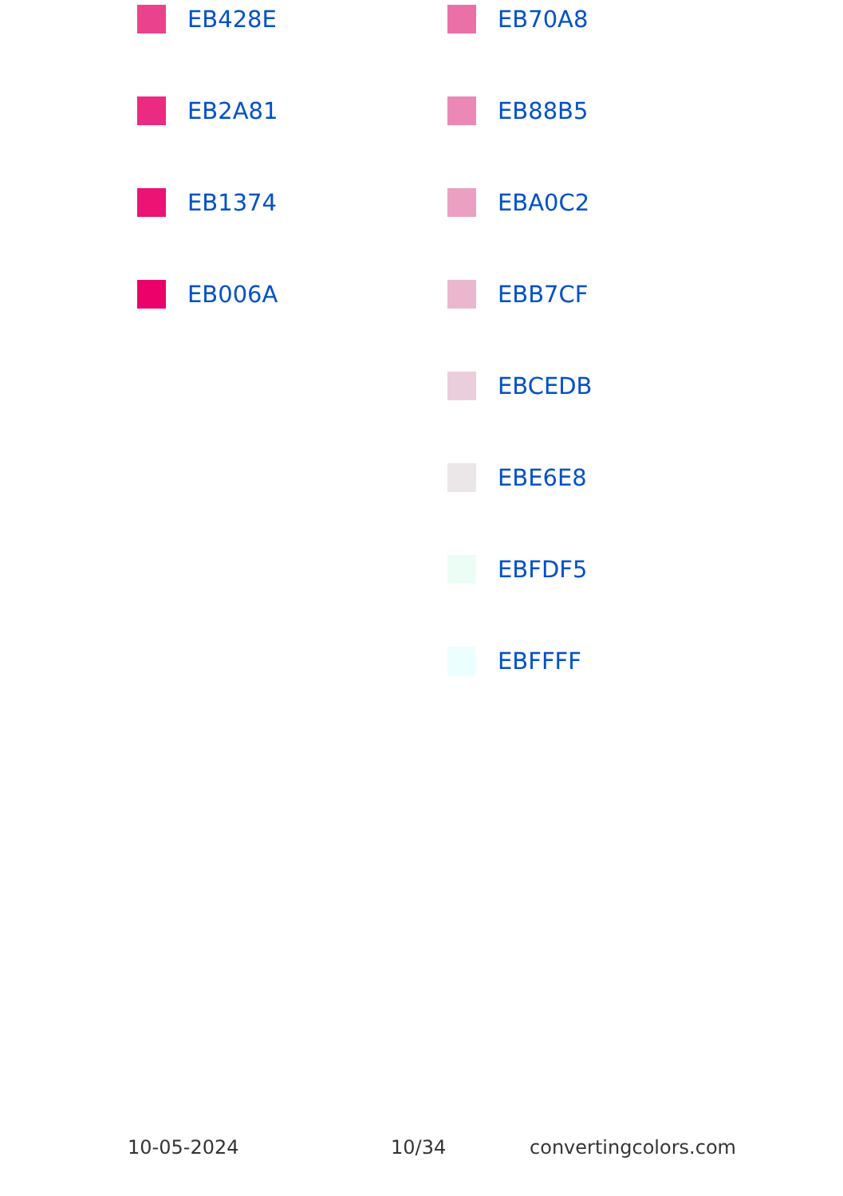EB428E
EB2A81
EB1374
EB006A
EB70A8
EB88B5
EBA0C2
EBB7CF
EBCEDB
EBE6E8
EBFDF5
EBFFFF
10-05-2024 10/34 convertingcolors.com